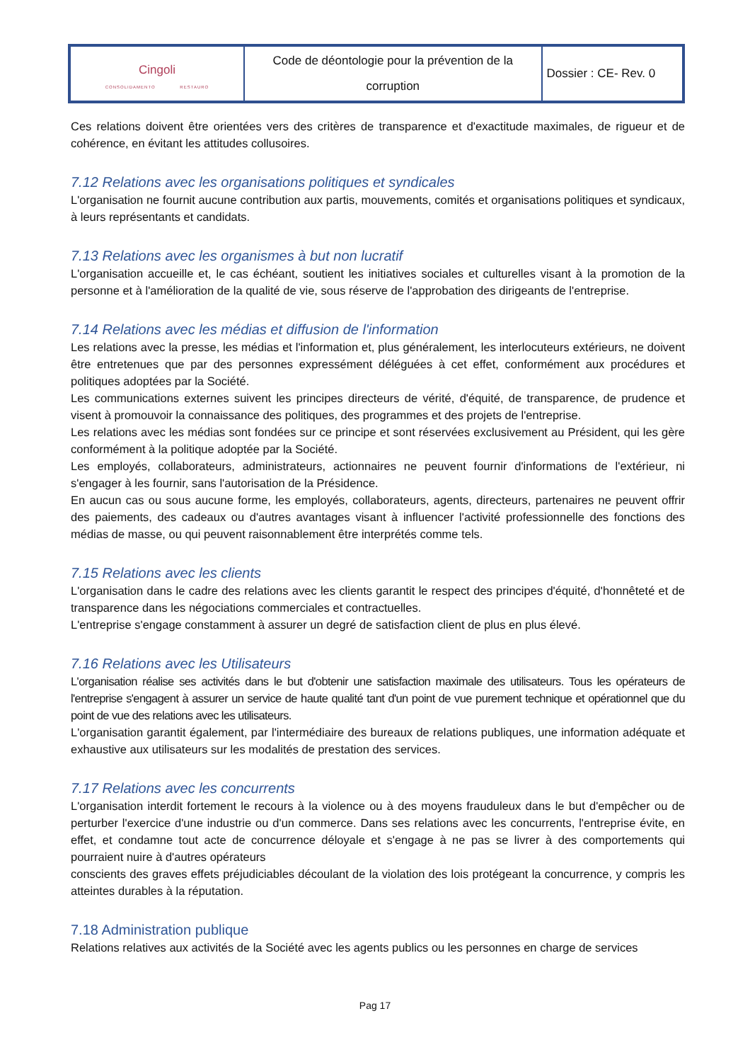| Cingoli CONSOLIDAMENTO RESTAURO | Code de déontologie pour la prévention de la corruption | Dossier : CE- Rev. 0 |
Ces relations doivent être orientées vers des critères de transparence et d'exactitude maximales, de rigueur et de cohérence, en évitant les attitudes collusoires.
7.12 Relations avec les organisations politiques et syndicales
L'organisation ne fournit aucune contribution aux partis, mouvements, comités et organisations politiques et syndicaux, à leurs représentants et candidats.
7.13 Relations avec les organismes à but non lucratif
L'organisation accueille et, le cas échéant, soutient les initiatives sociales et culturelles visant à la promotion de la personne et à l'amélioration de la qualité de vie, sous réserve de l'approbation des dirigeants de l'entreprise.
7.14 Relations avec les médias et diffusion de l'information
Les relations avec la presse, les médias et l'information et, plus généralement, les interlocuteurs extérieurs, ne doivent être entretenues que par des personnes expressément déléguées à cet effet, conformément aux procédures et politiques adoptées par la Société.
Les communications externes suivent les principes directeurs de vérité, d'équité, de transparence, de prudence et visent à promouvoir la connaissance des politiques, des programmes et des projets de l'entreprise.
Les relations avec les médias sont fondées sur ce principe et sont réservées exclusivement au Président, qui les gère conformément à la politique adoptée par la Société.
Les employés, collaborateurs, administrateurs, actionnaires ne peuvent fournir d'informations de l'extérieur, ni s'engager à les fournir, sans l'autorisation de la Présidence.
En aucun cas ou sous aucune forme, les employés, collaborateurs, agents, directeurs, partenaires ne peuvent offrir des paiements, des cadeaux ou d'autres avantages visant à influencer l'activité professionnelle des fonctions des médias de masse, ou qui peuvent raisonnablement être interprétés comme tels.
7.15 Relations avec les clients
L'organisation dans le cadre des relations avec les clients garantit le respect des principes d'équité, d'honnêteté et de transparence dans les négociations commerciales et contractuelles.
L'entreprise s'engage constamment à assurer un degré de satisfaction client de plus en plus élevé.
7.16 Relations avec les Utilisateurs
L'organisation réalise ses activités dans le but d'obtenir une satisfaction maximale des utilisateurs. Tous les opérateurs de l'entreprise s'engagent à assurer un service de haute qualité tant d'un point de vue purement technique et opérationnel que du point de vue des relations avec les utilisateurs.
L'organisation garantit également, par l'intermédiaire des bureaux de relations publiques, une information adéquate et exhaustive aux utilisateurs sur les modalités de prestation des services.
7.17 Relations avec les concurrents
L'organisation interdit fortement le recours à la violence ou à des moyens frauduleux dans le but d'empêcher ou de perturber l'exercice d'une industrie ou d'un commerce. Dans ses relations avec les concurrents, l'entreprise évite, en effet, et condamne tout acte de concurrence déloyale et s'engage à ne pas se livrer à des comportements qui pourraient nuire à d'autres opérateurs
conscients des graves effets préjudiciables découlant de la violation des lois protégeant la concurrence, y compris les atteintes durables à la réputation.
7.18 Administration publique
Relations relatives aux activités de la Société avec les agents publics ou les personnes en charge de services
Pag 17